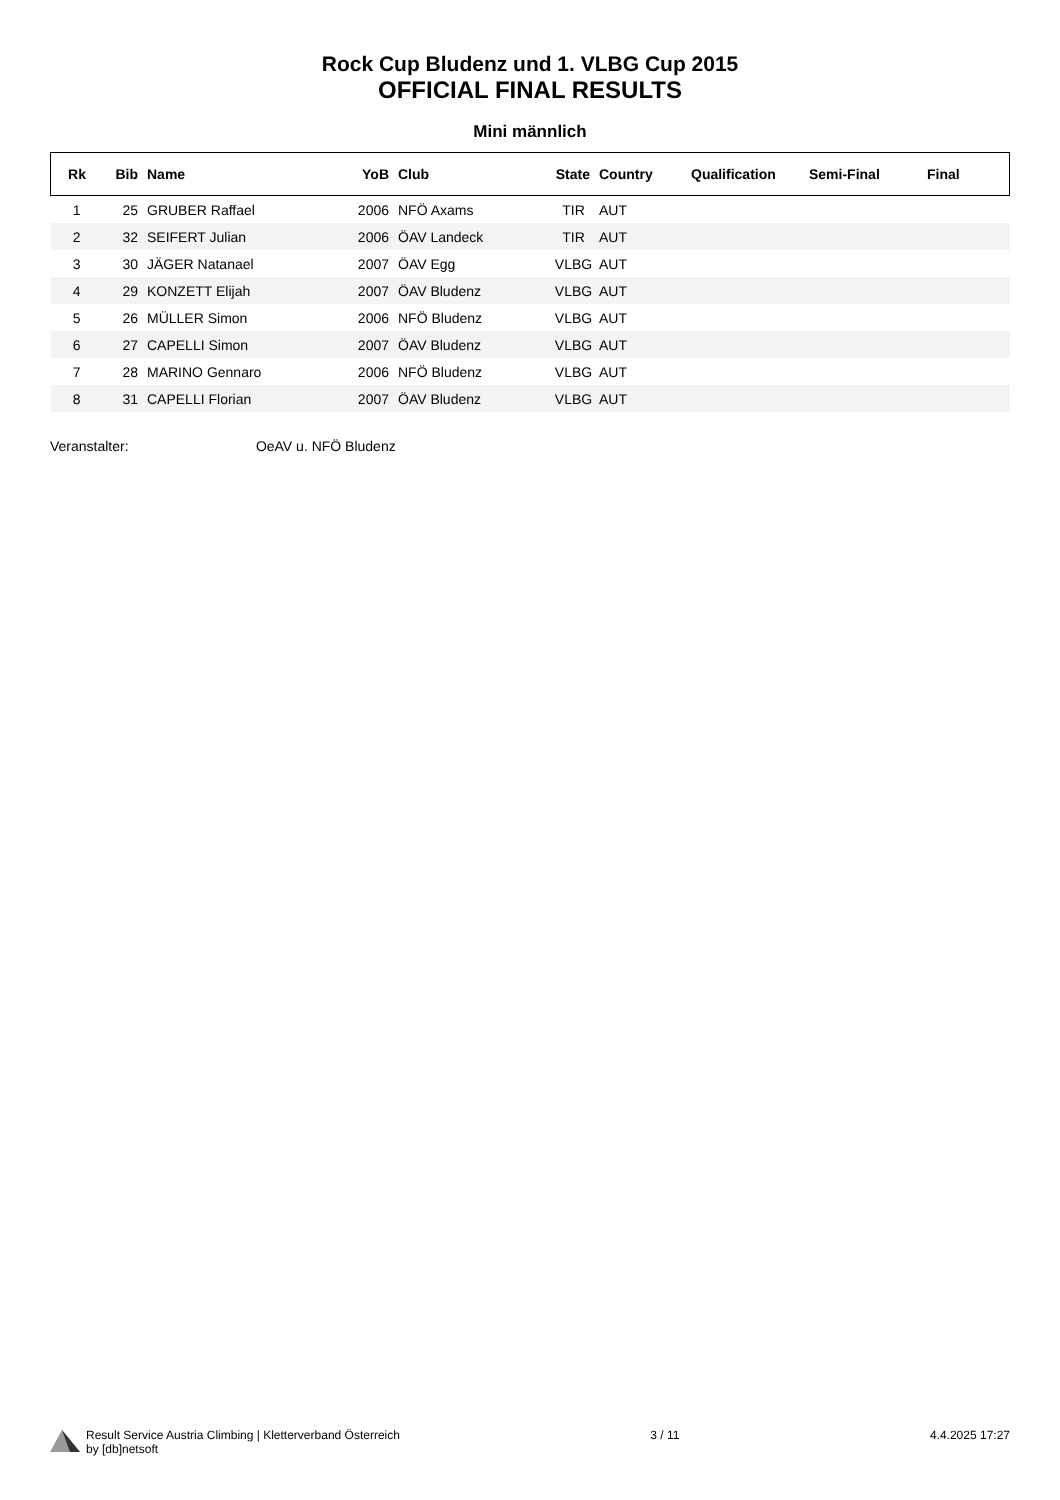Rock Cup Bludenz und 1. VLBG Cup 2015
OFFICIAL FINAL RESULTS
Mini männlich
| Rk | Bib | Name | YoB | Club | State | Country | Qualification | Semi-Final | Final |
| --- | --- | --- | --- | --- | --- | --- | --- | --- | --- |
| 1 | 25 | GRUBER Raffael | 2006 | NFÖ Axams | TIR | AUT | | | |
| 2 | 32 | SEIFERT Julian | 2006 | ÖAV Landeck | TIR | AUT | | | |
| 3 | 30 | JÄGER Natanael | 2007 | ÖAV Egg | VLBG | AUT | | | |
| 4 | 29 | KONZETT Elijah | 2007 | ÖAV Bludenz | VLBG | AUT | | | |
| 5 | 26 | MÜLLER Simon | 2006 | NFÖ Bludenz | VLBG | AUT | | | |
| 6 | 27 | CAPELLI Simon | 2007 | ÖAV Bludenz | VLBG | AUT | | | |
| 7 | 28 | MARINO Gennaro | 2006 | NFÖ Bludenz | VLBG | AUT | | | |
| 8 | 31 | CAPELLI Florian | 2007 | ÖAV Bludenz | VLBG | AUT | | | |
Veranstalter: OeAV u. NFÖ Bludenz
Result Service Austria Climbing | Kletterverband Österreich
by [db]netsoft
3 / 11 4.4.2025 17:27